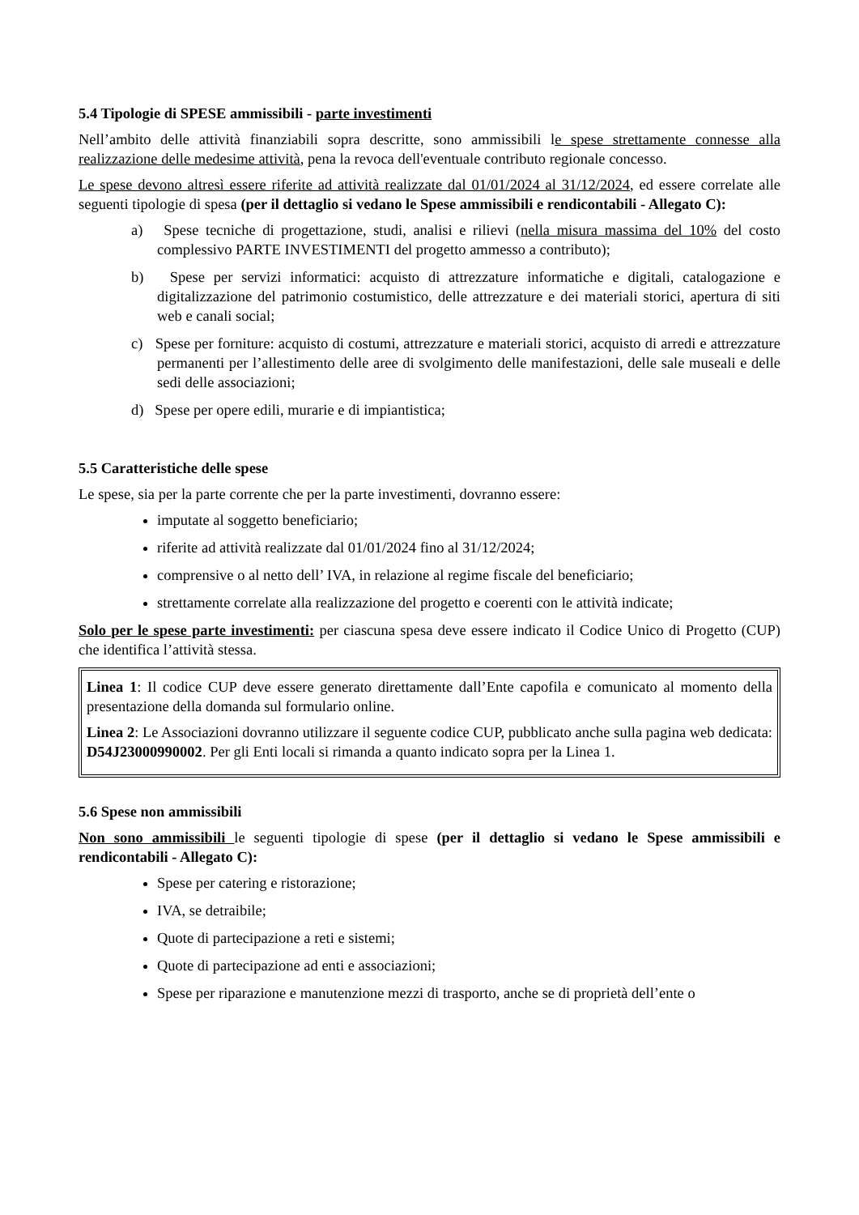5.4 Tipologie di SPESE ammissibili - parte investimenti
Nell’ambito delle attività finanziabili sopra descritte, sono ammissibili le spese strettamente connesse alla realizzazione delle medesime attività, pena la revoca dell'eventuale contributo regionale concesso.
Le spese devono altresì essere riferite ad attività realizzate dal 01/01/2024 al 31/12/2024, ed essere correlate alle seguenti tipologie di spesa (per il dettaglio si vedano le Spese ammissibili e rendicontabili - Allegato C):
a) Spese tecniche di progettazione, studi, analisi e rilievi (nella misura massima del 10% del costo complessivo PARTE INVESTIMENTI del progetto ammesso a contributo);
b) Spese per servizi informatici: acquisto di attrezzature informatiche e digitali, catalogazione e digitalizzazione del patrimonio costumistico, delle attrezzature e dei materiali storici, apertura di siti web e canali social;
c) Spese per forniture: acquisto di costumi, attrezzature e materiali storici, acquisto di arredi e attrezzature permanenti per l’allestimento delle aree di svolgimento delle manifestazioni, delle sale museali e delle sedi delle associazioni;
d) Spese per opere edili, murarie e di impiantistica;
5.5 Caratteristiche delle spese
Le spese, sia per la parte corrente che per la parte investimenti, dovranno essere:
imputate al soggetto beneficiario;
riferite ad attività realizzate dal 01/01/2024 fino al 31/12/2024;
comprensive o al netto dell’ IVA, in relazione al regime fiscale del beneficiario;
strettamente correlate alla realizzazione del progetto e coerenti con le attività indicate;
Solo per le spese parte investimenti: per ciascuna spesa deve essere indicato il Codice Unico di Progetto (CUP) che identifica l’attività stessa.
Linea 1: Il codice CUP deve essere generato direttamente dall’Ente capofila e comunicato al momento della presentazione della domanda sul formulario online.
Linea 2: Le Associazioni dovranno utilizzare il seguente codice CUP, pubblicato anche sulla pagina web dedicata: D54J23000990002. Per gli Enti locali si rimanda a quanto indicato sopra per la Linea 1.
5.6 Spese non ammissibili
Non sono ammissibili le seguenti tipologie di spese (per il dettaglio si vedano le Spese ammissibili e rendicontabili - Allegato C):
Spese per catering e ristorazione;
IVA, se detraibile;
Quote di partecipazione a reti e sistemi;
Quote di partecipazione ad enti e associazioni;
Spese per riparazione e manutenzione mezzi di trasporto, anche se di proprietà dell’ente o